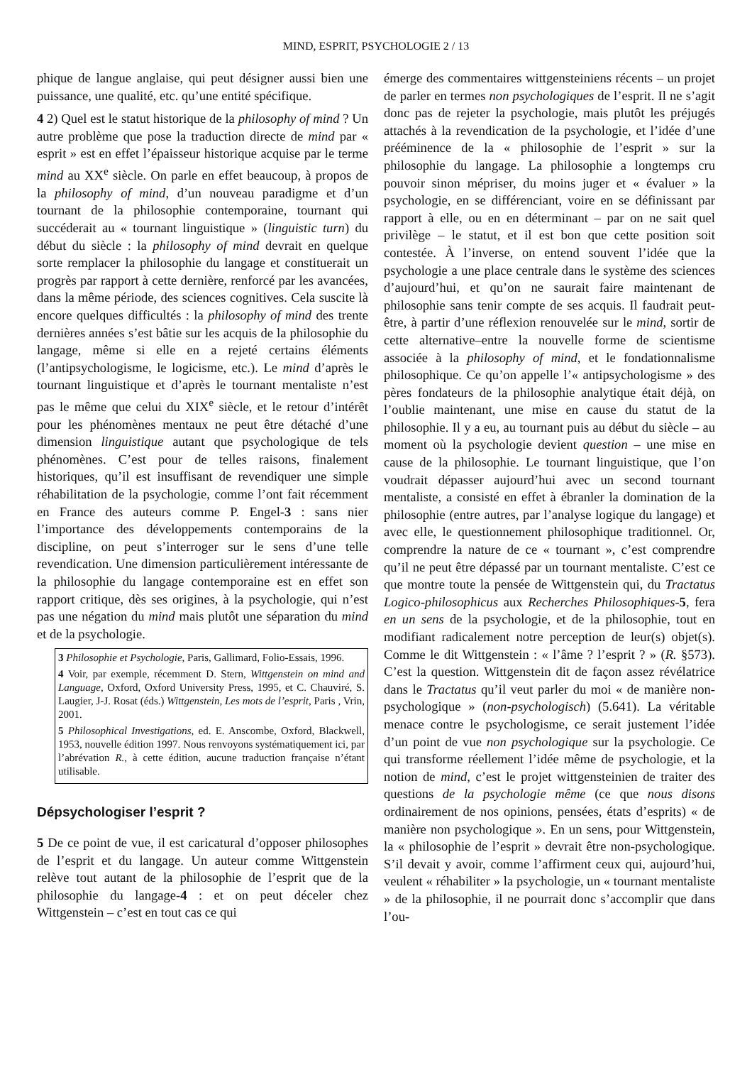MIND, ESPRIT, PSYCHOLOGIE 2 / 13
phique de langue anglaise, qui peut désigner aussi bien une puissance, une qualité, etc. qu’une entité spécifique.
4 2) Quel est le statut historique de la philosophy of mind ? Un autre problème que pose la traduction directe de mind par « esprit » est en effet l’épaisseur historique acquise par le terme mind au XX<sup>e</sup> siècle. On parle en effet beaucoup, à propos de la philosophy of mind, d’un nouveau paradigme et d’un tournant de la philosophie contemporaine, tournant qui succéderait au « tournant linguistique » (linguistic turn) du début du siècle : la philosophy of mind devrait en quelque sorte remplacer la philosophie du langage et constituerait un progrès par rapport à cette dernière, renforcé par les avancées, dans la même période, des sciences cognitives. Cela suscite là encore quelques difficultés : la philosophy of mind des trente dernières années s’est bâtie sur les acquis de la philosophie du langage, même si elle en a rejeté certains éléments (l’antipsychologisme, le logicisme, etc.). Le mind d’après le tournant linguistique et d’après le tournant mentaliste n’est pas le même que celui du XIX<sup>e</sup> siècle, et le retour d’intérêt pour les phénomènes mentaux ne peut être détaché d’une dimension linguistique autant que psychologique de tels phénomènes. C’est pour de telles raisons, finalement historiques, qu’il est insuffisant de revendiquer une simple réhabilitation de la psychologie, comme l’ont fait récemment en France des auteurs comme P. Engel-3 : sans nier l’importance des développements contemporains de la discipline, on peut s’interroger sur le sens d’une telle revendication. Une dimension particulièrement intéressante de la philosophie du langage contemporaine est en effet son rapport critique, dès ses origines, à la psychologie, qui n’est pas une négation du mind mais plutôt une séparation du mind et de la psychologie.
3 Philosophie et Psychologie, Paris, Gallimard, Folio-Essais, 1996.
4 Voir, par exemple, récemment D. Stern, Wittgenstein on mind and Language, Oxford, Oxford University Press, 1995, et C. Chauviré, S. Laugier, J-J. Rosat (éds.) Wittgenstein, Les mots de l’esprit, Paris , Vrin, 2001.
5 Philosophical Investigations, ed. E. Anscombe, Oxford, Blackwell, 1953, nouvelle édition 1997. Nous renvoyons systématiquement ici, par l’abrévation R., à cette édition, aucune traduction française n’étant utilisable.
Dépsychologiser l’esprit ?
5 De ce point de vue, il est caricatural d’opposer philosophes de l’esprit et du langage. Un auteur comme Wittgenstein relève tout autant de la philosophie de l’esprit que de la philosophie du langage-4 : et on peut déceler chez Wittgenstein – c’est en tout cas ce qui
émerge des commentaires wittgensteiniens récents – un projet de parler en termes non psychologiques de l’esprit. Il ne s’agit donc pas de rejeter la psychologie, mais plutôt les préjugés attachés à la revendication de la psychologie, et l’idée d’une prééminence de la « philosophie de l’esprit » sur la philosophie du langage. La philosophie a longtemps cru pouvoir sinon mépriser, du moins juger et « évaluer » la psychologie, en se différenciant, voire en se définissant par rapport à elle, ou en en déterminant – par on ne sait quel privilège – le statut, et il est bon que cette position soit contestée. À l’inverse, on entend souvent l’idée que la psychologie a une place centrale dans le système des sciences d’aujourd’hui, et qu’on ne saurait faire maintenant de philosophie sans tenir compte de ses acquis. Il faudrait peut-être, à partir d’une réflexion renouvelée sur le mind, sortir de cette alternative–entre la nouvelle forme de scientisme associée à la philosophy of mind, et le fondationnalisme philosophique. Ce qu’on appelle l’« antipsychologisme » des pères fondateurs de la philosophie analytique était déjà, on l’oublie maintenant, une mise en cause du statut de la philosophie. Il y a eu, au tournant puis au début du siècle – au moment où la psychologie devient question – une mise en cause de la philosophie. Le tournant linguistique, que l’on voudrait dépasser aujourd’hui avec un second tournant mentaliste, a consisté en effet à ébranler la domination de la philosophie (entre autres, par l’analyse logique du langage) et avec elle, le questionnement philosophique traditionnel. Or, comprendre la nature de ce « tournant », c’est comprendre qu’il ne peut être dépassé par un tournant mentaliste. C’est ce que montre toute la pensée de Wittgenstein qui, du Tractatus Logico-philosophicus aux Recherches Philosophiques-5, fera en un sens de la psychologie, et de la philosophie, tout en modifiant radicalement notre perception de leur(s) objet(s). Comme le dit Wittgenstein : « l’âme ? l’esprit ? » (R. §573). C’est la question. Wittgenstein dit de façon assez révélatrice dans le Tractatus qu’il veut parler du moi « de manière non-psychologique » (non-psychologisch) (5.641). La véritable menace contre le psychologisme, ce serait justement l’idée d’un point de vue non psychologique sur la psychologie. Ce qui transforme réellement l’idée même de psychologie, et la notion de mind, c’est le projet wittgensteinien de traiter des questions de la psychologie même (ce que nous disons ordinairement de nos opinions, pensées, états d’esprits) « de manière non psychologique ». En un sens, pour Wittgenstein, la « philosophie de l’esprit » devrait être non-psychologique. S’il devait y avoir, comme l’affirment ceux qui, aujourd’hui, veulent « réhabiliter » la psychologie, un « tournant mentaliste » de la philosophie, il ne pourrait donc s’accomplir que dans l’ou-